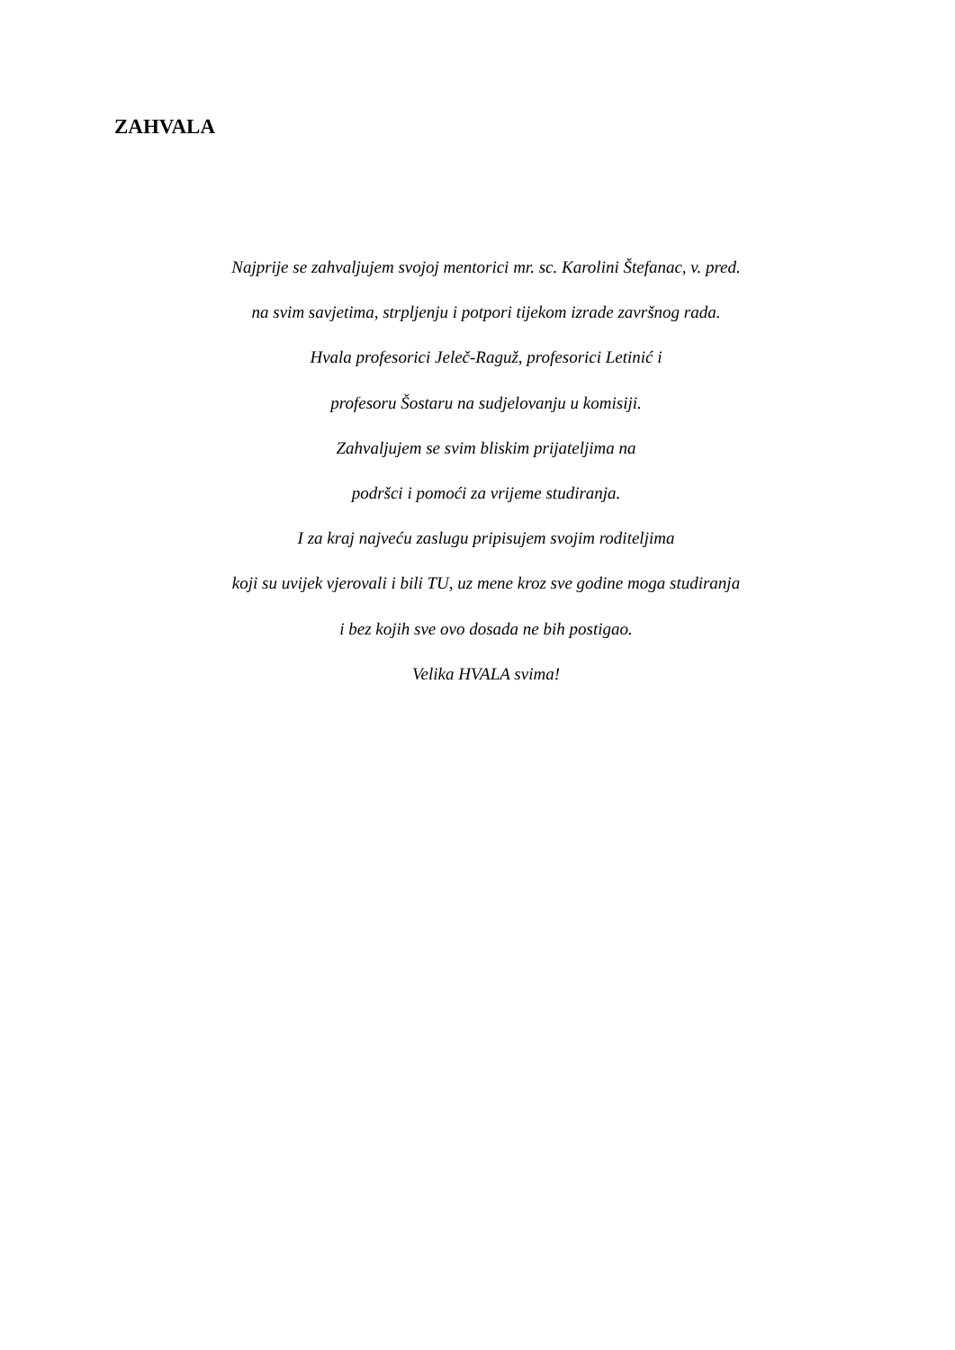ZAHVALA
Najprije se zahvaljujem svojoj mentorici mr. sc. Karolini Štefanac, v. pred.
na svim savjetima, strpljenju i potpori tijekom izrade završnog rada.
Hvala profesorici Jeleč-Raguž, profesorici Letinić i
profesoru Šostaru na sudjelovanju u komisiji.
Zahvaljujem se svim bliskim prijateljima na
podršci i pomoći za vrijeme studiranja.
I za kraj najveću zaslugu pripisujem svojim roditeljima
koji su uvijek vjerovali i bili TU, uz mene kroz sve godine moga studiranja
i bez kojih sve ovo dosada ne bih postigao.
Velika HVALA svima!